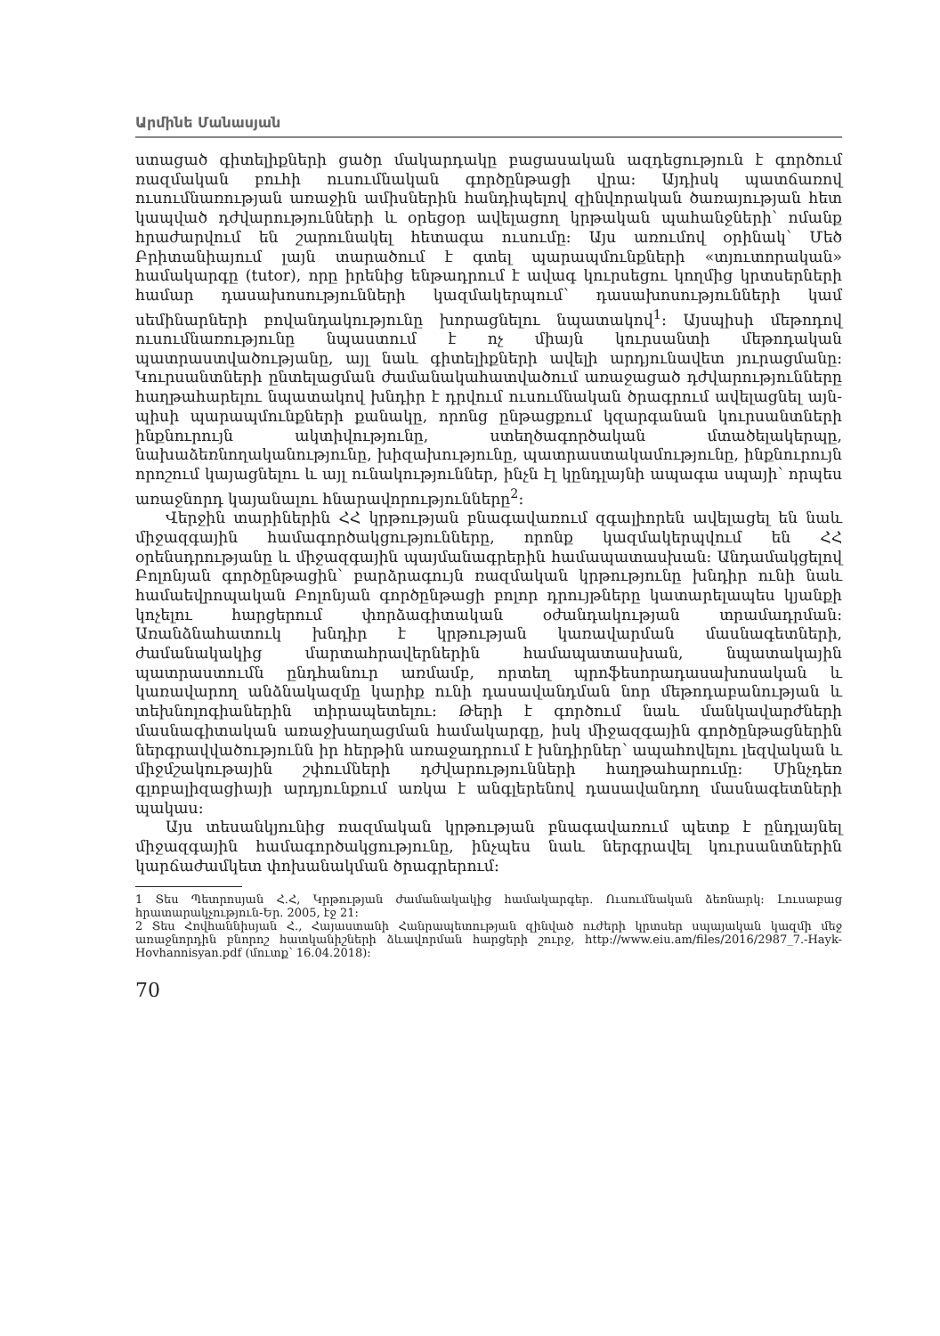Արմինե Մանասյան
ստացած գիտելիքների ցածր մակարդակը բացասական ազդեցություն է գործում ռազմական բուհի ուսումնական գործընթացի վրա: Այդիսկ պատ­ճառով ուսումնառության առաջին ամիսներին հանդիպելով զինվորական ծառայության հետ կապված դժվարությունների և օրեցօր ավելացող կրթա­կան պահանջների՝ ոմանք հրաժարվում են շարունակել հետագա ուսումը: Այս առումով օրինակ՝ Մեծ Բրիտանիայում լայն տարածում է գտել պա­րապմունքների «տյուտորական» համակարգը (tutor), որը իրենից ենթադ­րում է ավագ կուրսեցու կողմից կրտսերների համար դասախոսությունների կազմակերպում՝ դասախոսությունների կամ սեմինարների բովանդակութ­յունը խորացնելու նպատակով<sup>1</sup>: Այսպիսի մեթոդով ուսումնառությունը նպաստում է ոչ միայն կուրսանտի մեթոդական պատրաստվածությանը, այլ նաև գիտելիքների ավելի արդյունավետ յուրացմանը: Կուրսանտների ընտե­լացման ժամանակահատվածում առաջացած դժվարությունները հաղթահա­րելու նպատակով խնդիր է դրվում ուսումնական ծրագրում ավելացնել այն­պիսի պարապմունքների քանակը, որոնց ընթացքում կզարգանան կուր­սանտների ինքնուրույն ակտիվությունը, ստեղծագործական մտածելակեր­պը, նախաձեռնողականությունը, խիզախությունը, պատրաստակամությու­նը, ինքնուրույն որոշում կայացնելու և այլ ունակություններ, ինչն էլ կընդ­լայնի ապագա սպայի՝ որպես առաջնորդ կայանալու հնարավորությունները<sup>2</sup>:
Վերջին տարիներին ՀՀ կրթության բնագավառում զգալիորեն ավելա­ցել են նաև միջազգային համագործակցությունները, որոնք կազմակերպ­վում են ՀՀ օրենսդրությանը և միջազգային պայմանագրերին համապա­տասխան: Անդամակցելով Բոլոնյան գործընթացին՝ բարձրագույն ռազմա­կան կրթությունը խնդիր ունի նաև համաեվրոպական Բոլոնյան գործըն­թացի բոլոր դրույթները կատարելապես կյանքի կոչելու հարցերում փոր­ձագիտական օժանդակության տրամադրման: Առանձնահատուկ խնդիր է կրթության կառավարման մասնագետների, ժամանակակից մարտահրա­վերներին համապատասխան, նպատակային պատրաստումն ընդհանուր առմամբ, որտեղ պրոֆեսորադասախոսական և կառավարող անձնակազ­մը կարիք ունի դասավանդման նոր մեթոդաբանության և տեխնոլոգիանե­րին տիրապետելու: Թերի է գործում նաև մանկավարժների մասնագիտա­կան առաջխաղացման համակարգը, իսկ միջազգային գործընթացներին ներգրավվածությունն իր հերթին առաջադրում է խնդիրներ՝ ապահովելու լեզվական և միջմշակութային շփումների դժվարությունների հաղթահա­րումը: Մինչդեռ գլոբալիզացիայի արդյունքում առկա է անգլերենով դա­սավանդող մասնագետների պակաս:
Այս տեսանկյունից ռազմական կրթության բնագավառում պետք է ընդ­լայնել միջազգային համագործակցությունը, ինչպես նաև ներգրավել կուր­սանտներին կարճաժամկետ փոխանակման ծրագրերում:
1 Տես Պետրոսյան Հ.Հ, Կրթության ժամանակակից համակարգեր. Ուսումնական ձեռնարկ: Լուսաբաց հրատարակչություն-Եր. 2005, էջ 21:
2 Տես Հովհաննիսյան Հ., Հայաստանի Հանրապետության զինված ուժերի կրտսեր սպայական կազմի մեջ առաջնորդին բնորոշ հատկանիշների ձևավորման հարցերի շուրջ, http://www.eiu.am/files/2016/2987_7.-Hayk-Hovhannisyan.pdf (մուտք՝ 16.04.2018):
70